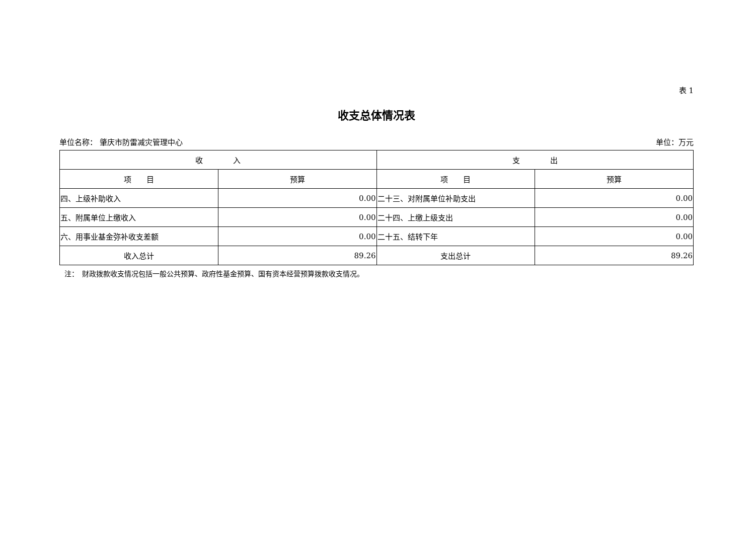表 1
收支总体情况表
单位名称： 肇庆市防雷减灾管理中心 单位：万元
| 收 入 | | 支 出 | |
| --- | --- | --- | --- |
| 项 目 | 预算 | 项 目 | 预算 |
| 四、上级补助收入 | 0.00 | 二十三、对附属单位补助支出 | 0.00 |
| 五、附属单位上缴收入 | 0.00 | 二十四、上缴上级支出 | 0.00 |
| 六、用事业基金弥补收支差额 | 0.00 | 二十五、结转下年 | 0.00 |
| 收入总计 | 89.26 | 支出总计 | 89.26 |
注：　财政拨款收支情况包括一般公共预算、政府性基金预算、国有资本经营预算拨款收支情况。